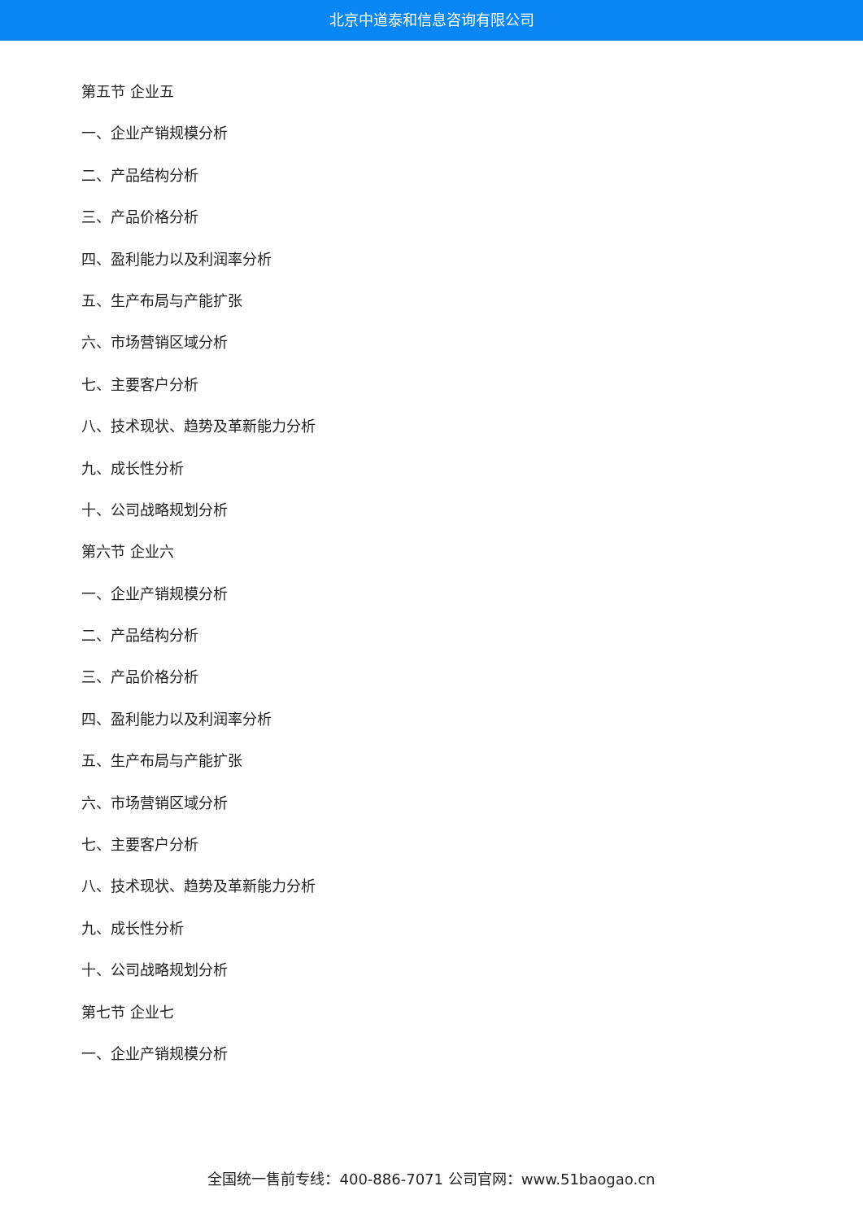北京中道泰和信息咨询有限公司
第五节 企业五
一、企业产销规模分析
二、产品结构分析
三、产品价格分析
四、盈利能力以及利润率分析
五、生产布局与产能扩张
六、市场营销区域分析
七、主要客户分析
八、技术现状、趋势及革新能力分析
九、成长性分析
十、公司战略规划分析
第六节 企业六
一、企业产销规模分析
二、产品结构分析
三、产品价格分析
四、盈利能力以及利润率分析
五、生产布局与产能扩张
六、市场营销区域分析
七、主要客户分析
八、技术现状、趋势及革新能力分析
九、成长性分析
十、公司战略规划分析
第七节 企业七
一、企业产销规模分析
全国统一售前专线：400-886-7071 公司官网：www.51baogao.cn